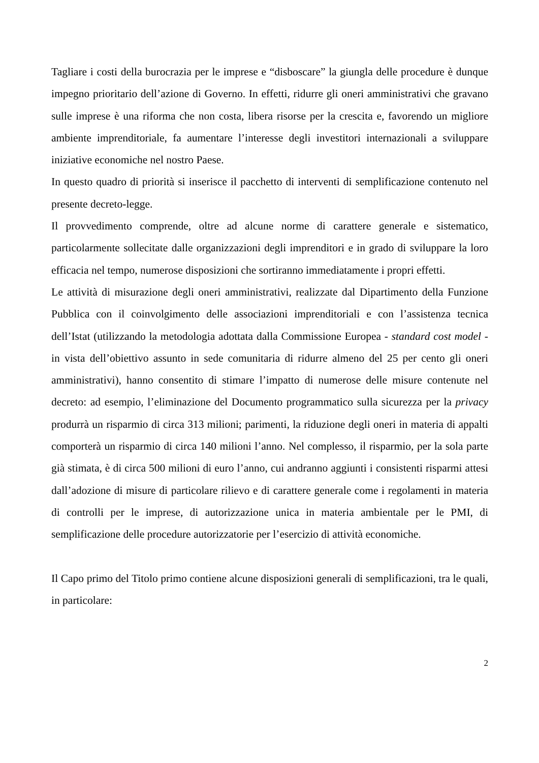Tagliare i costi della burocrazia per le imprese e “disboscare” la giungla delle procedure è dunque impegno prioritario dell’azione di Governo. In effetti, ridurre gli oneri amministrativi che gravano sulle imprese è una riforma che non costa, libera risorse per la crescita e, favorendo un migliore ambiente imprenditoriale, fa aumentare l’interesse degli investitori internazionali a sviluppare iniziative economiche nel nostro Paese.
In questo quadro di priorità si inserisce il pacchetto di interventi di semplificazione contenuto nel presente decreto-legge.
Il provvedimento comprende, oltre ad alcune norme di carattere generale e sistematico, particolarmente sollecitate dalle organizzazioni degli imprenditori e in grado di sviluppare la loro efficacia nel tempo, numerose disposizioni che sortiranno immediatamente i propri effetti.
Le attività di misurazione degli oneri amministrativi, realizzate dal Dipartimento della Funzione Pubblica con il coinvolgimento delle associazioni imprenditoriali e con l’assistenza tecnica dell’Istat (utilizzando la metodologia adottata dalla Commissione Europea - standard cost model - in vista dell’obiettivo assunto in sede comunitaria di ridurre almeno del 25 per cento gli oneri amministrativi), hanno consentito di stimare l’impatto di numerose delle misure contenute nel decreto: ad esempio, l’eliminazione del Documento programmatico sulla sicurezza per la privacy produrrà un risparmio di circa 313 milioni; parimenti, la riduzione degli oneri in materia di appalti comporterà un risparmio di circa 140 milioni l’anno. Nel complesso, il risparmio, per la sola parte già stimata, è di circa 500 milioni di euro l’anno, cui andranno aggiunti i consistenti risparmi attesi dall’adozione di misure di particolare rilievo e di carattere generale come i regolamenti in materia di controlli per le imprese, di autorizzazione unica in materia ambientale per le PMI, di semplificazione delle procedure autorizzatorie per l’esercizio di attività economiche.
Il Capo primo del Titolo primo contiene alcune disposizioni generali di semplificazioni, tra le quali, in particolare:
2